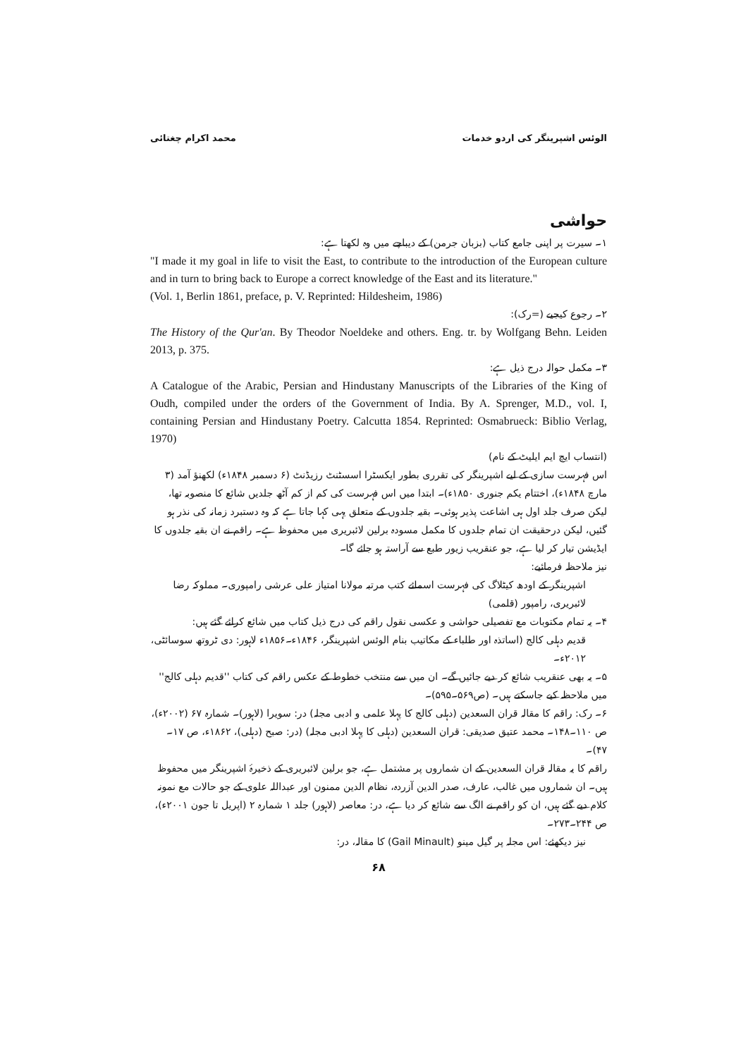الوئس اشپرینگر کی اردو خدمات محمد اکرام چغتائی
حواشی
۱۔ سیرت پر اپنی جامع کتاب (بزبان جرمن) کے دیباچے میں وہ لکھتا ہے:
"I made it my goal in life to visit the East, to contribute to the introduction of the European culture and in turn to bring back to Europe a correct knowledge of the East and its literature."
(Vol. 1, Berlin 1861, preface, p. V. Reprinted: Hildesheim, 1986)
۲۔ رجوع کیجیے (=رک):
The History of the Qur'an. By Theodor Noeldeke and others. Eng. tr. by Wolfgang Behn. Leiden 2013, p. 375.
۳۔ مکمل حوالہ درج ذیل ہے:
A Catalogue of the Arabic, Persian and Hindustany Manuscripts of the Libraries of the King of Oudh, compiled under the orders of the Government of India. By A. Sprenger, M.D., vol. I, containing Persian and Hindustany Poetry. Calcutta 1854. Reprinted: Osmabrueck: Biblio Verlag, 1970)
(انتساب ایچ ایم ایلیٹ کے نام)
اس فہرست سازی کے لیے اشپرینگر کی تقرری بطور ایکسٹرا اسسٹنٹ رزیڈنٹ (۶ دسمبر ۱۸۴۸ء) لکھنؤ آمد (۳ مارچ ۱۸۴۸ء)، اختتام یکم جنوری ۱۸۵۰ء)۔ ابتدا میں اس فہرست کی کم از کم آٹھ جلدیں شائع کا منصوبہ تھا، لیکن صرف جلد اول ہی اشاعت پذیر ہوئی۔ بقیہ جلدوں کے متعلق یہی کہا جاتا ہے کہ وہ دستبرد زمانہ کی نذر ہو گئیں، لیکن درحقیقت ان تمام جلدوں کا مکمل مسودہ برلین لائبریری میں محفوظ ہے۔ راقم نے ان بقیہ جلدوں کا ایڈیشن تیار کر لیا ہے، جو عنقریب زیور طبع سے آراستہ ہو جائے گا۔
نیز ملاحظہ فرمائیے:
اشپرینگر کے اودھ کیٹلاگ کی فہرست اسمائے کتب مرتبہ مولانا امتیاز علی عرشی رامپوری۔ مملوکہ رضا لائبریری، رامپور (قلمی)
۴۔ یہ تمام مکتوبات مع تفصیلی حواشی و عکسی نقول راقم کی درج ذیل کتاب میں شائع کرائے گئے ہیں:
قدیم دہلی کالج (اساتذہ اور طلباء کے مکاتیب بنام الوئس اشپرینگر، ۱۸۴۶ء۔۱۸۵۶ء لاہور: دی ٹروتھ سوسائٹی، ۲۰۱۲ء۔
۵۔ یہ بھی عنقریب شائع کر دیے جائیں گے۔ ان میں سے منتخب خطوط کے عکس راقم کی کتاب ''قدیم دہلی کالج'' میں ملاحظہ کیے جاسکتے ہیں۔ (ص۵۶۹۔۵۹۵)۔
۶۔ رک: راقم کا مقالہ قران السعدین (دہلی کالج کا پہلا علمی و ادبی مجلہ) در: سویرا (لاہور)۔ شمارہ ۶۷ (۲۰۰۲ء)، ص ۱۱۰۔۱۴۸۔ محمد عتیق صدیقی: قران السعدین (دہلی کا پہلا ادبی مجلہ) (در: صبح (دہلی)، ۱۸۶۲ء، ص ۱۷۔۴۷)۔
راقم کا یہ مقالہ قران السعدین کے ان شماروں پر مشتمل ہے، جو برلین لائبریری کے ذخیرۂ اشپرینگر میں محفوظ ہیں۔ ان شماروں میں غالب، عارف، صدر الدین آزردہ، نظام الدین ممنون اور عبداللہ علوی کے جو حالات مع نمونہ کلام دیے گئے ہیں، ان کو راقم نے الگ سے شائع کر دیا ہے، در: معاصر (لاہور) جلد ۱ شمارہ ۲ (اپریل تا جون ۲۰۰۱ء)، ص ۲۴۴۔۲۷۳۔
نیز دیکھئے: اس مجلہ پر گیل مینو (Gail Minault) کا مقالہ، در:
۶۸